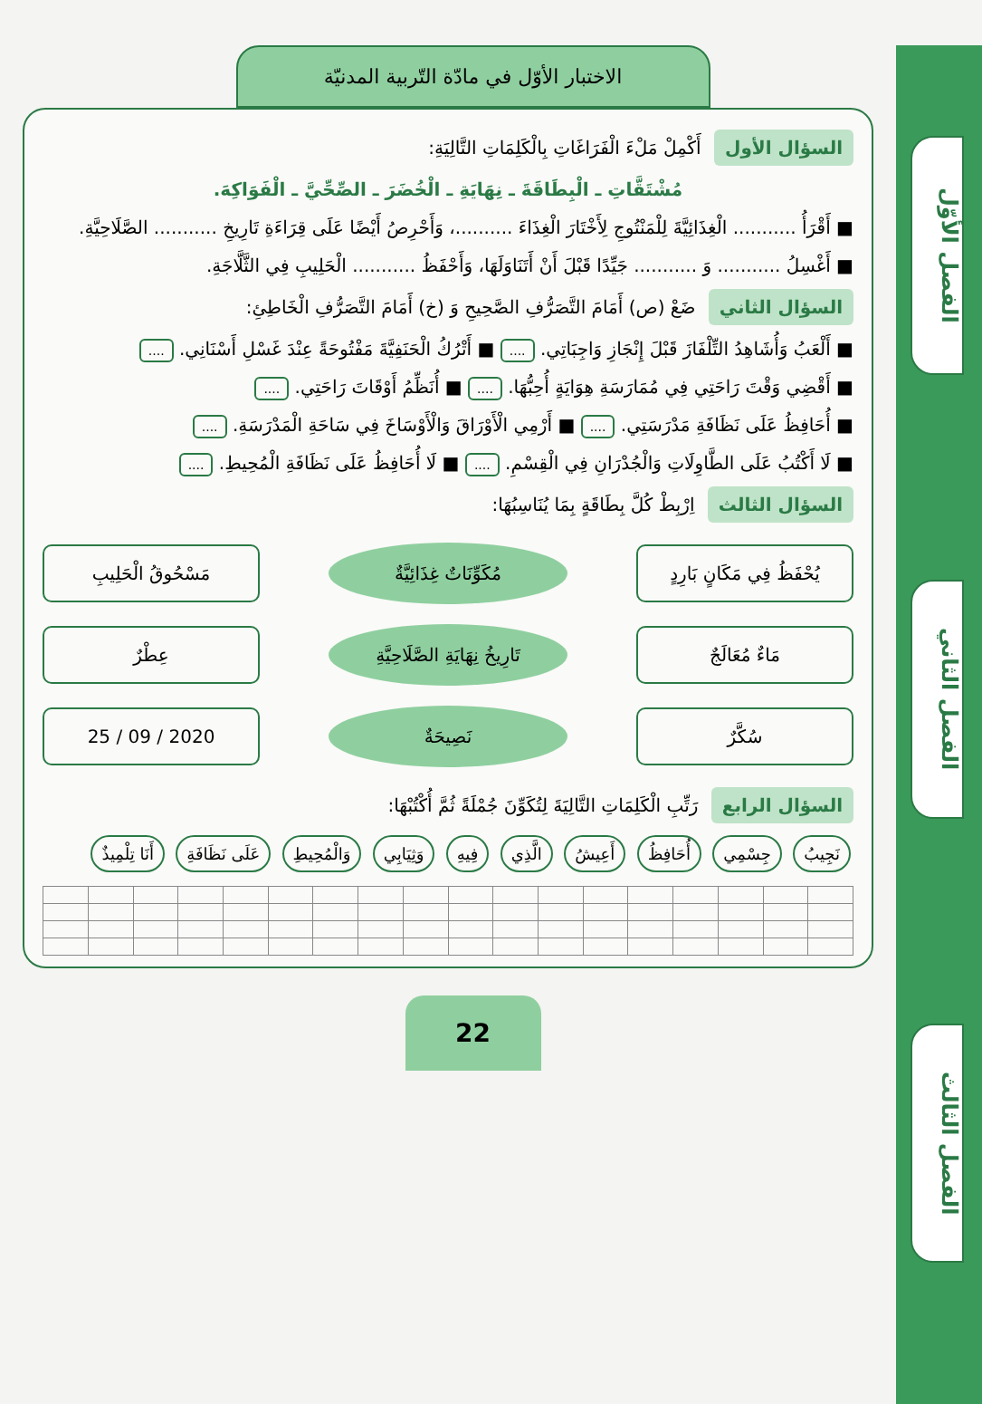الفصل الأوّل
الفصل الثاني
الفصل الثالث
الاختبار الأوّل في مادّة التّربية المدنيّة
السؤال الأول أَكْمِلْ مَلْءَ الْفَرَاغَاتِ بِالْكَلِمَاتِ التَّالِيَةِ:
مُشْتَقَّاتِ ـ الْبِطَاقَةَ ـ نِهَايَةِ ـ الْخُضَرَ ـ الصِّحِّيَّ ـ الْفَوَاكِهَ.
■ أَقْرَأُ ........... الْغِذَائِيَّةَ لِلْمَنْتُوجِ لِأَخْتَارَ الْغِذَاءَ ..........، وَأَحْرِصُ أَيْضًا عَلَى قِرَاءَةِ تَارِيخِ ........... الصَّلَاحِيَّةِ.
■ أَغْسِلُ ........... وَ ........... جَيِّدًا قَبْلَ أَنْ أَتَنَاوَلَهَا، وَأَحْفَظُ ........... الْحَلِيبِ فِي الثَّلَّاجَةِ.
السؤال الثاني ضَعْ (ص) أَمَامَ التَّصَرُّفِ الصَّحِيحِ وَ (خ) أَمَامَ التَّصَرُّفِ الْخَاطِئِ:
■ أَلْعَبُ وَأُشَاهِدُ التِّلْفَازَ قَبْلَ إِنْجَازِ وَاجِبَاتِي. .... ■ أَتْرُكُ الْحَنَفِيَّةَ مَفْتُوحَةً عِنْدَ غَسْلِ أَسْنَانِي. ....
■ أَقْضِي وَقْتَ رَاحَتِي فِي مُمَارَسَةِ هِوَايَةٍ أُحِبُّهَا. .... ■ أُنَظِّمُ أَوْقَاتَ رَاحَتِي. ....
■ أُحَافِظُ عَلَى نَظَافَةِ مَدْرَسَتِي. .... ■ أَرْمِي الْأَوْرَاقَ وَالْأَوْسَاخَ فِي سَاحَةِ الْمَدْرَسَةِ. ....
■ لَا أَكْتُبُ عَلَى الطَّاوِلَاتِ وَالْجُدْرَانِ فِي الْقِسْمِ. .... ■ لَا أُحَافِظُ عَلَى نَظَافَةِ الْمُحِيطِ. ....
السؤال الثالث اِرْبِطْ كُلَّ بِطَاقَةٍ بِمَا يُنَاسِبُهَا:
يُحْفَظُ فِي مَكَانٍ بَارِدٍ
مُكَوِّنَاتٌ غِذَائِيَّةٌ
مَسْحُوقُ الْحَلِيبِ
مَاءٌ مُعَالَجٌ
تَارِيخُ نِهَايَةِ الصَّلَاحِيَّةِ
عِطْرٌ
سُكَّرٌ
نَصِيحَةٌ
2020 / 09 / 25
السؤال الرابع رَتِّبِ الْكَلِمَاتِ التَّالِيَةَ لِتُكَوِّنَ جُمْلَةً ثُمَّ أُكْتُبْهَا:
نَجِيبُ جِسْمِي أُحَافِظُ أَعِيشُ الَّذِي فِيهِ وَثِيَابِي وَالْمُحِيطِ عَلَى نَظَافَةِ أَنَا تِلْمِيذٌ
22